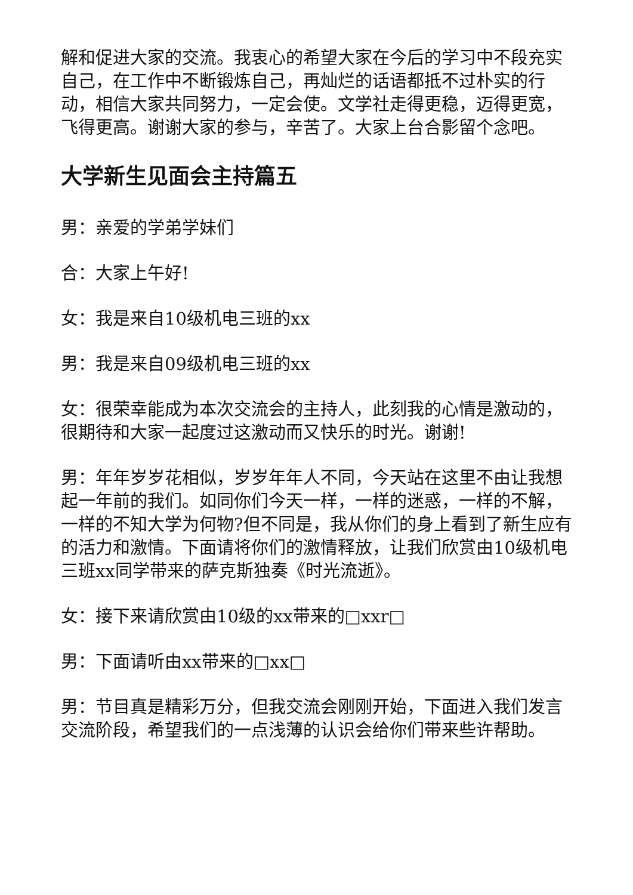解和促进大家的交流。我衷心的希望大家在今后的学习中不段充实自己，在工作中不断锻炼自己，再灿烂的话语都抵不过朴实的行动，相信大家共同努力，一定会使。文学社走得更稳，迈得更宽，飞得更高。谢谢大家的参与，辛苦了。大家上台合影留个念吧。
大学新生见面会主持篇五
男：亲爱的学弟学妹们
合：大家上午好!
女：我是来自10级机电三班的xx
男：我是来自09级机电三班的xx
女：很荣幸能成为本次交流会的主持人，此刻我的心情是激动的，很期待和大家一起度过这激动而又快乐的时光。谢谢!
男：年年岁岁花相似，岁岁年年人不同，今天站在这里不由让我想起一年前的我们。如同你们今天一样，一样的迷惑，一样的不解，一样的不知大学为何物?但不同是，我从你们的身上看到了新生应有的活力和激情。下面请将你们的激情释放，让我们欣赏由10级机电三班xx同学带来的萨克斯独奏《时光流逝》。
女：接下来请欣赏由10级的xx带来的□xxr□
男：下面请听由xx带来的□xx□
男：节目真是精彩万分，但我交流会刚刚开始，下面进入我们发言交流阶段，希望我们的一点浅薄的认识会给你们带来些许帮助。